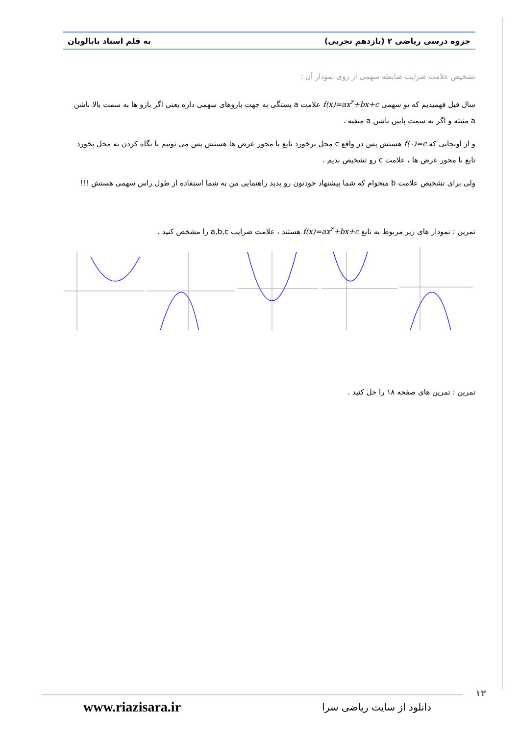جزوه درسی ریاضی ۲ (یازدهم تجربی) به قلم استاد بابالویان
تشخیص علامت ضرایب ضابطه سهمی از روی نمودار آن :
سال قبل فهمیدیم که تو سهمی f(x)=ax<sup>۲</sup>+bx+c علامت a بستگی به جهت بازوهای سهمی داره یعنی اگر بازو ها به سمت بالا باشن a مثبته و اگر به سمت پایین باشن a منفیه .
و از اونجایی که f(۰)=c هستش پس در واقع c محل برخورد تابع با محور عرض ها هستش پس می تونیم با نگاه کردن به محل بخورد تابع با محور عرض ها ، علامت c رو تشخیص بدیم .
ولی برای تشخیص علامت b میخوام که شما پیشنهاد خودتون رو بدید راهنمایی من به شما استفاده از طول راس سهمی هستش !!!
تمرین : نمودار های زیر مربوط به تابع f(x)=ax<sup>۲</sup>+bx+c هستند ، علامت ضرایب a,b,c را مشخص کنید .
تمرین : تمرین های صفحه ۱۸ را حل کنید .
۱۲
دانلود از سایت ریاضی سرا www.riazisara.ir